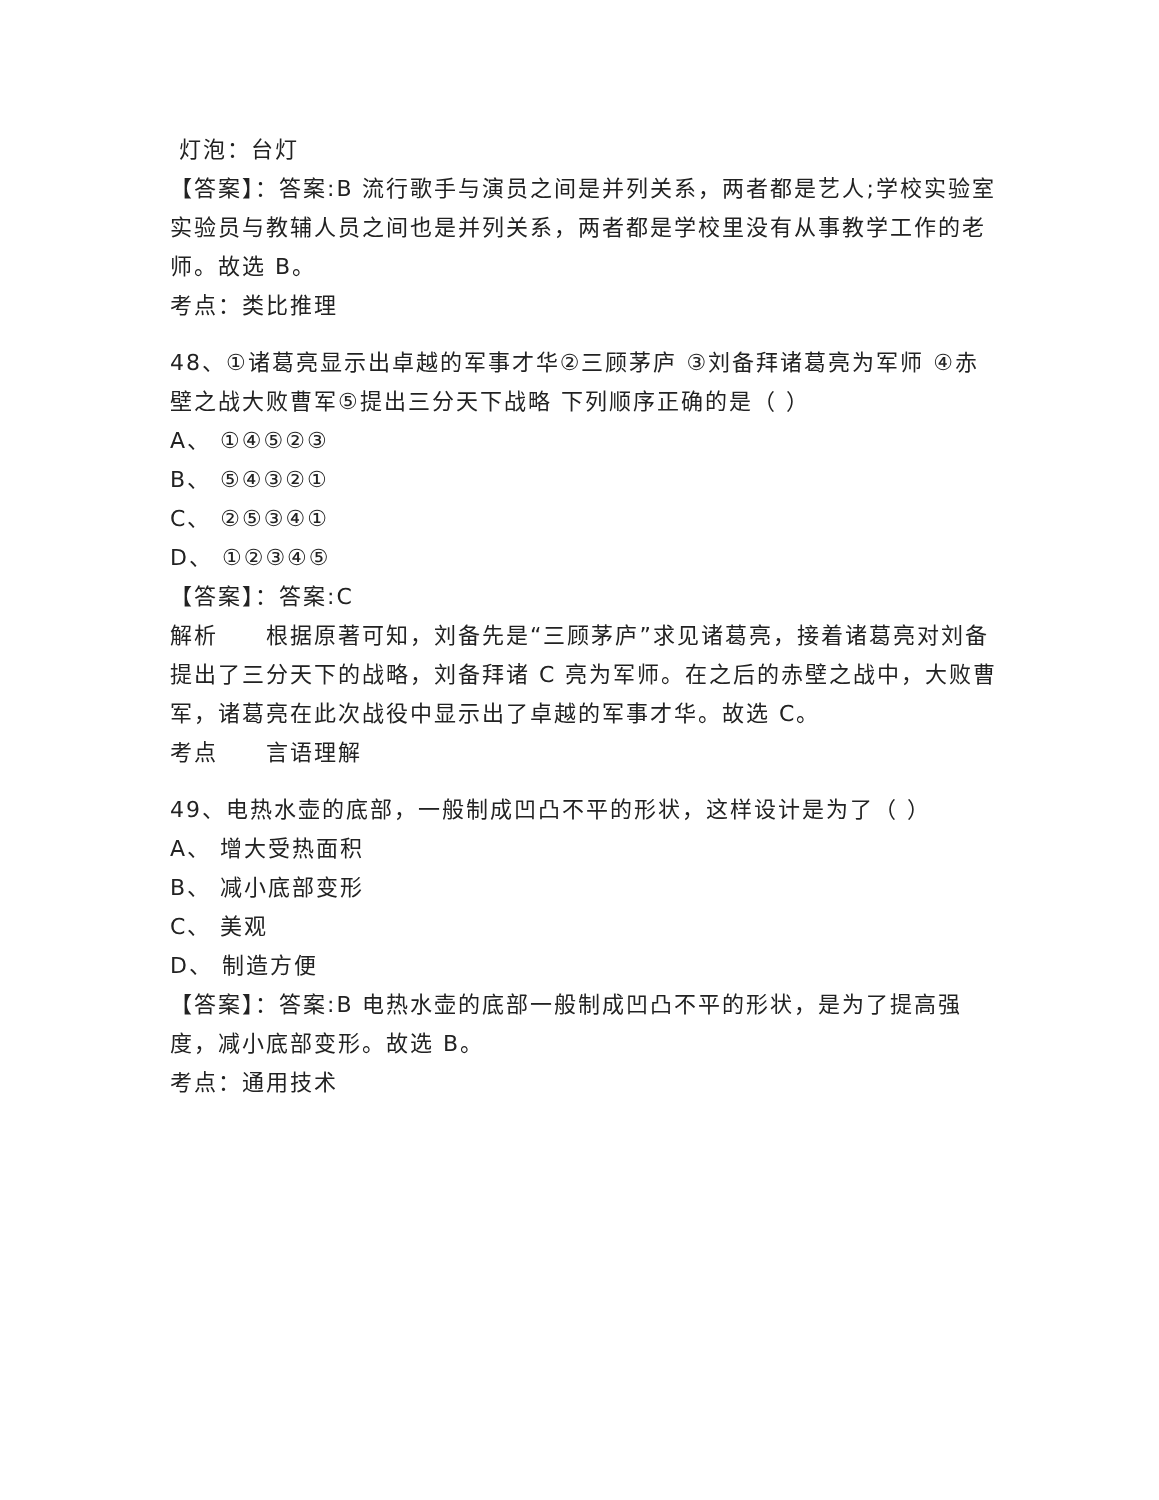灯泡：台灯
【答案】：答案:B 流行歌手与演员之间是并列关系，两者都是艺人;学校实验室实验员与教辅人员之间也是并列关系，两者都是学校里没有从事教学工作的老师。故选 B。
考点：类比推理
48、①诸葛亮显示出卓越的军事才华②三顾茅庐 ③刘备拜诸葛亮为军师 ④赤壁之战大败曹军⑤提出三分天下战略 下列顺序正确的是（ ）
A、 ①④⑤②③
B、 ⑤④③②①
C、 ②⑤③④①
D、 ①②③④⑤
【答案】：答案:C
解析　　根据原著可知，刘备先是“三顾茅庐”求见诸葛亮，接着诸葛亮对刘备提出了三分天下的战略，刘备拜诸 C 亮为军师。在之后的赤壁之战中，大败曹军，诸葛亮在此次战役中显示出了卓越的军事才华。故选 C。
考点　　言语理解
49、电热水壶的底部，一般制成凹凸不平的形状，这样设计是为了（ ）
A、 增大受热面积
B、 减小底部变形
C、 美观
D、 制造方便
【答案】：答案:B 电热水壶的底部一般制成凹凸不平的形状，是为了提高强度，减小底部变形。故选 B。
考点：通用技术